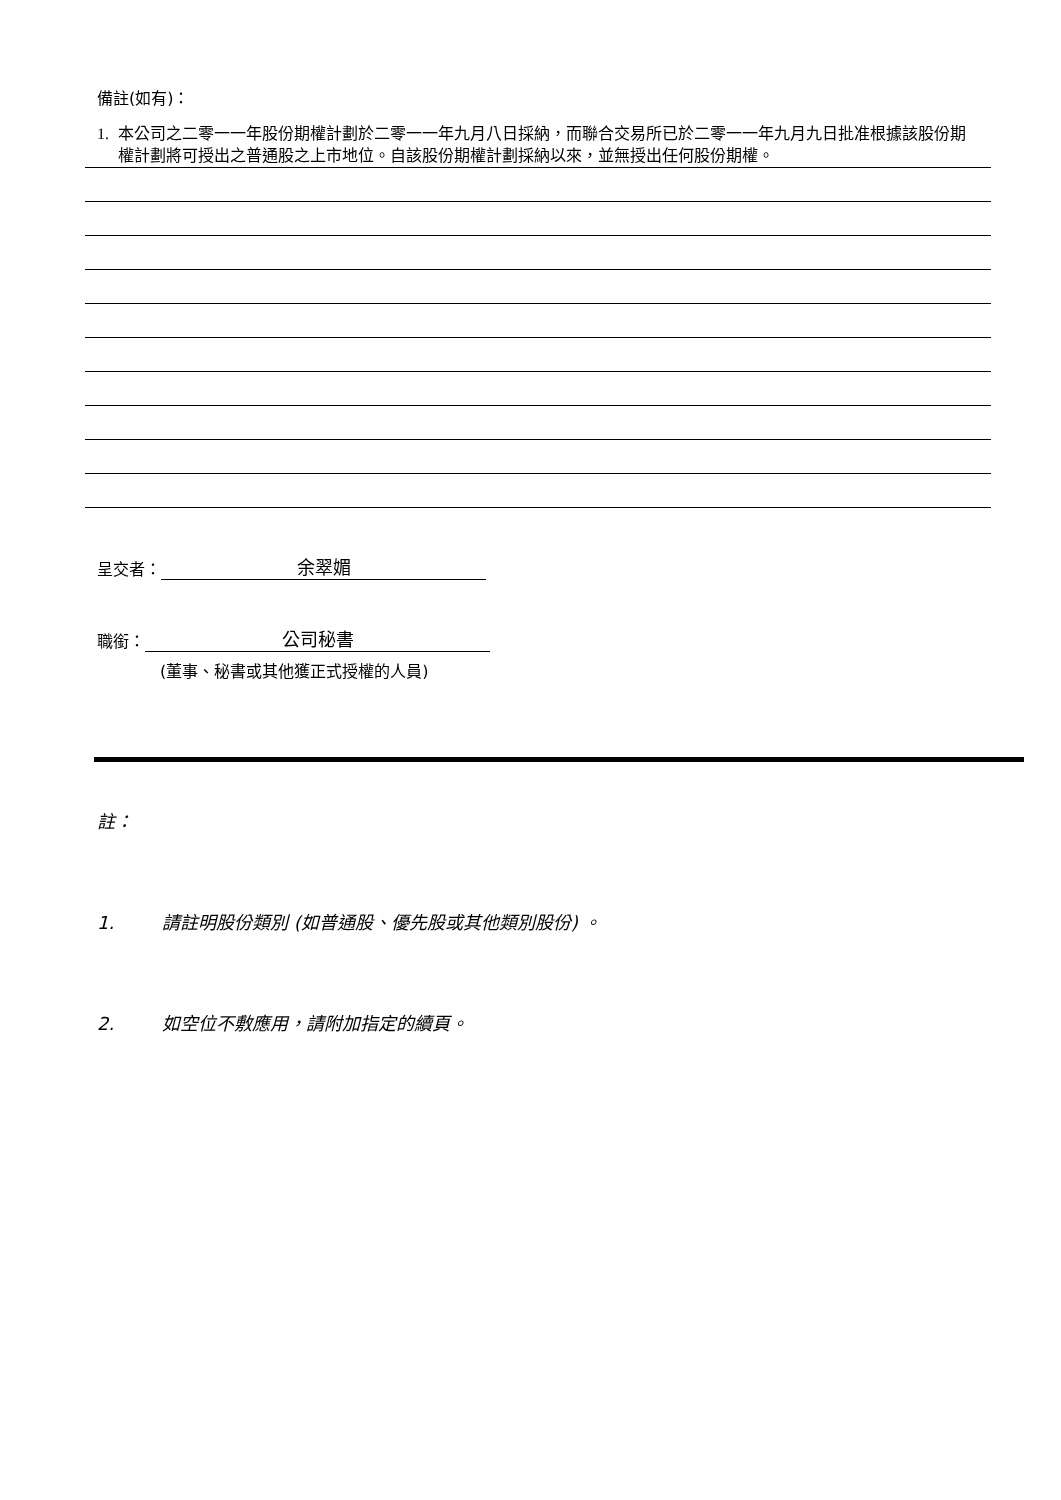備註(如有)：
1. 本公司之二零一一年股份期權計劃於二零一一年九月八日採納，而聯合交易所已於二零一一年九月九日批准根據該股份期權計劃將可授出之普通股之上市地位。自該股份期權計劃採納以來，並無授出任何股份期權。
呈交者： 余翠媚
職銜： 公司秘書
(董事、秘書或其他獲正式授權的人員)
註：
1. 請註明股份類別 (如普通股、優先股或其他類別股份) 。
2. 如空位不敷應用，請附加指定的續頁。